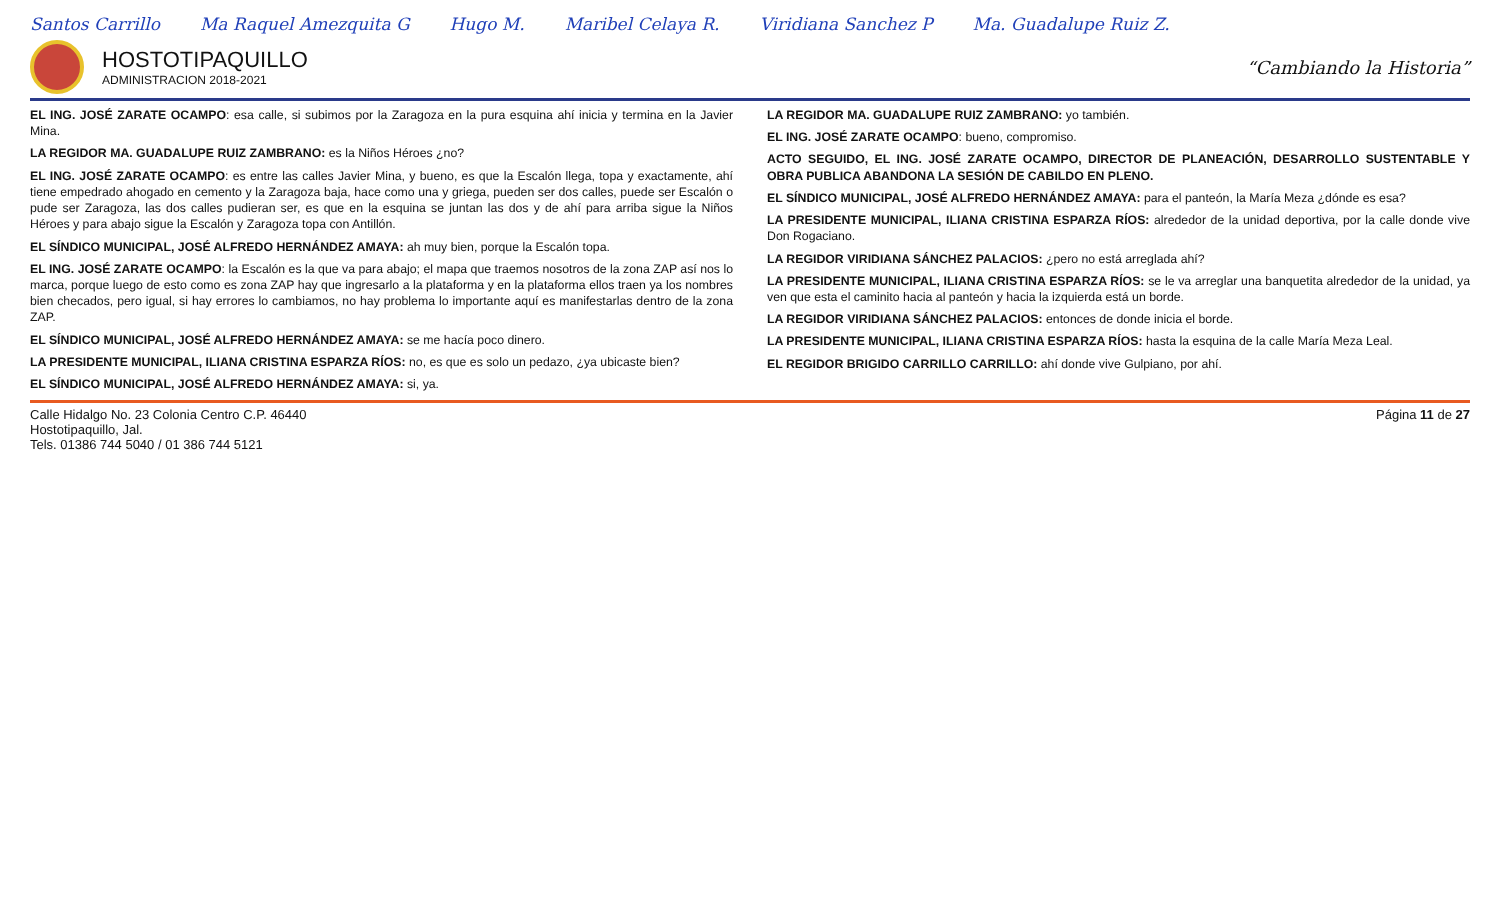Santos Carrillo Ma Raquel Amezquita G Hugo M. Maribel Celaya R. Viridiana Sanchez P Ma. Guadalupe Ruiz Z.
HOSTOTIPAQUILLO
ADMINISTRACION 2018-2021
“Cambiando la Historia”
EL ING. JOSÉ ZARATE OCAMPO: esa calle, si subimos por la Zaragoza en la pura esquina ahí inicia y termina en la Javier Mina.
LA REGIDOR MA. GUADALUPE RUIZ ZAMBRANO: es la Niños Héroes ¿no?
EL ING. JOSÉ ZARATE OCAMPO: es entre las calles Javier Mina, y bueno, es que la Escalón llega, topa y exactamente, ahí tiene empedrado ahogado en cemento y la Zaragoza baja, hace como una y griega, pueden ser dos calles, puede ser Escalón o pude ser Zaragoza, las dos calles pudieran ser, es que en la esquina se juntan las dos y de ahí para arriba sigue la Niños Héroes y para abajo sigue la Escalón y Zaragoza topa con Antillón.
EL SÍNDICO MUNICIPAL, JOSÉ ALFREDO HERNÁNDEZ AMAYA: ah muy bien, porque la Escalón topa.
EL ING. JOSÉ ZARATE OCAMPO: la Escalón es la que va para abajo; el mapa que traemos nosotros de la zona ZAP así nos lo marca, porque luego de esto como es zona ZAP hay que ingresarlo a la plataforma y en la plataforma ellos traen ya los nombres bien checados, pero igual, si hay errores lo cambiamos, no hay problema lo importante aquí es manifestarlas dentro de la zona ZAP.
EL SÍNDICO MUNICIPAL, JOSÉ ALFREDO HERNÁNDEZ AMAYA: se me hacía poco dinero.
LA PRESIDENTE MUNICIPAL, ILIANA CRISTINA ESPARZA RÍOS: no, es que es solo un pedazo, ¿ya ubicaste bien?
EL SÍNDICO MUNICIPAL, JOSÉ ALFREDO HERNÁNDEZ AMAYA: si, ya.
LA REGIDOR MA. GUADALUPE RUIZ ZAMBRANO: yo también.
EL ING. JOSÉ ZARATE OCAMPO: bueno, compromiso.
ACTO SEGUIDO, EL ING. JOSÉ ZARATE OCAMPO, DIRECTOR DE PLANEACIÓN, DESARROLLO SUSTENTABLE Y OBRA PUBLICA ABANDONA LA SESIÓN DE CABILDO EN PLENO.
EL SÍNDICO MUNICIPAL, JOSÉ ALFREDO HERNÁNDEZ AMAYA: para el panteón, la María Meza ¿dónde es esa?
LA PRESIDENTE MUNICIPAL, ILIANA CRISTINA ESPARZA RÍOS: alrededor de la unidad deportiva, por la calle donde vive Don Rogaciano.
LA REGIDOR VIRIDIANA SÁNCHEZ PALACIOS: ¿pero no está arreglada ahí?
LA PRESIDENTE MUNICIPAL, ILIANA CRISTINA ESPARZA RÍOS: se le va arreglar una banquetita alrededor de la unidad, ya ven que esta el caminito hacia al panteón y hacia la izquierda está un borde.
LA REGIDOR VIRIDIANA SÁNCHEZ PALACIOS: entonces de donde inicia el borde.
LA PRESIDENTE MUNICIPAL, ILIANA CRISTINA ESPARZA RÍOS: hasta la esquina de la calle María Meza Leal.
EL REGIDOR BRIGIDO CARRILLO CARRILLO: ahí donde vive Gulpiano, por ahí.
Calle Hidalgo No. 23 Colonia Centro C.P. 46440
Hostotipaquillo, Jal.
Tels. 01386 744 5040 / 01 386 744 5121
Página 11 de 27